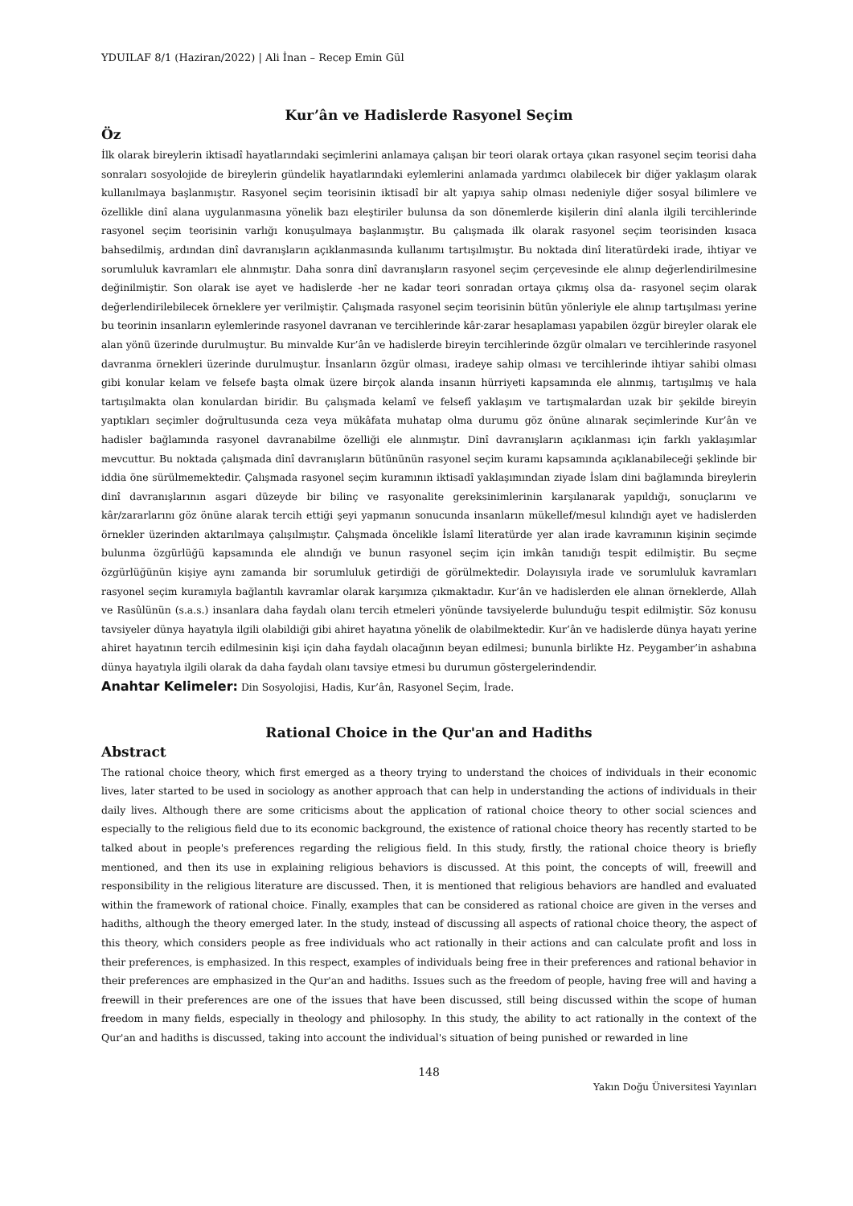YDUILAF 8/1 (Haziran/2022) | Ali İnan – Recep Emin Gül
Kur’ân ve Hadislerde Rasyonel Seçim
Öz
İlk olarak bireylerin iktisadî hayatlarındaki seçimlerini anlamaya çalışan bir teori olarak ortaya çıkan rasyonel seçim teorisi daha sonraları sosyolojide de bireylerin gündelik hayatlarındaki eylemlerini anlamada yardımcı olabilecek bir diğer yaklaşım olarak kullanılmaya başlanmıştır. Rasyonel seçim teorisinin iktisadî bir alt yapıya sahip olması nedeniyle diğer sosyal bilimlere ve özellikle dinî alana uygulanmasına yönelik bazı eleştiriler bulunsa da son dönemlerde kişilerin dinî alanla ilgili tercihlerinde rasyonel seçim teorisinin varlığı konuşulmaya başlanmıştır. Bu çalışmada ilk olarak rasyonel seçim teorisinden kısaca bahsedilmiş, ardından dinî davranışların açıklanmasında kullanımı tartışılmıştır. Bu noktada dinî literatürdeki irade, ihtiyar ve sorumluluk kavramları ele alınmıştır. Daha sonra dinî davranışların rasyonel seçim çerçevesinde ele alınıp değerlendirilmesine değinilmiştir. Son olarak ise ayet ve hadislerde -her ne kadar teori sonradan ortaya çıkmış olsa da- rasyonel seçim olarak değerlendirilebilecek örneklere yer verilmiştir. Çalışmada rasyonel seçim teorisinin bütün yönleriyle ele alınıp tartışılması yerine bu teorinin insanların eylemlerinde rasyonel davranan ve tercihlerinde kâr-zarar hesaplaması yapabilen özgür bireyler olarak ele alan yönü üzerinde durulmuştur. Bu minvalde Kur’ân ve hadislerde bireyin tercihlerinde özgür olmaları ve tercihlerinde rasyonel davranma örnekleri üzerinde durulmuştur. İnsanların özgür olması, iradeye sahip olması ve tercihlerinde ihtiyar sahibi olması gibi konular kelam ve felsefe başta olmak üzere birçok alanda insanın hürriyeti kapsamında ele alınmış, tartışılmış ve hala tartışılmakta olan konulardan biridir. Bu çalışmada kelamî ve felsefî yaklaşım ve tartışmalardan uzak bir şekilde bireyin yaptıkları seçimler doğrultusunda ceza veya mükâfata muhatap olma durumu göz önüne alınarak seçimlerinde Kur’ân ve hadisler bağlamında rasyonel davranabilme özelliği ele alınmıştır. Dinî davranışların açıklanması için farklı yaklaşımlar mevcuttur. Bu noktada çalışmada dinî davranışların bütününün rasyonel seçim kuramı kapsamında açıklanabileceği şeklinde bir iddia öne sürülmemektedir. Çalışmada rasyonel seçim kuramının iktisadî yaklaşımından ziyade İslam dini bağlamında bireylerin dinî davranışlarının asgari düzeyde bir bilinç ve rasyonalite gereksinimlerinin karşılanarak yapıldığı, sonuçlarını ve kâr/zararlarını göz önüne alarak tercih ettiği şeyi yapmanın sonucunda insanların mükellef/mesul kılındığı ayet ve hadislerden örnekler üzerinden aktarılmaya çalışılmıştır. Çalışmada öncelikle İslamî literatürde yer alan irade kavramının kişinin seçimde bulunma özgürlüğü kapsamında ele alındığı ve bunun rasyonel seçim için imkân tanıdığı tespit edilmiştir. Bu seçme özgürlüğünün kişiye aynı zamanda bir sorumluluk getirdiği de görülmektedir. Dolayısıyla irade ve sorumluluk kavramları rasyonel seçim kuramıyla bağlantılı kavramlar olarak karşımıza çıkmaktadır. Kur’ân ve hadislerden ele alınan örneklerde, Allah ve Rasûlünün (s.a.s.) insanlara daha faydalı olanı tercih etmeleri yönünde tavsiyelerde bulunduğu tespit edilmiştir. Söz konusu tavsiyeler dünya hayatıyla ilgili olabildiği gibi ahiret hayatına yönelik de olabilmektedir. Kur’ân ve hadislerde dünya hayatı yerine ahiret hayatının tercih edilmesinin kişi için daha faydalı olacağının beyan edilmesi; bununla birlikte Hz. Peygamber’in ashabına dünya hayatıyla ilgili olarak da daha faydalı olanı tavsiye etmesi bu durumun göstergelerindendir.
Anahtar Kelimeler: Din Sosyolojisi, Hadis, Kur’ân, Rasyonel Seçim, İrade.
Rational Choice in the Qur'an and Hadiths
Abstract
The rational choice theory, which first emerged as a theory trying to understand the choices of individuals in their economic lives, later started to be used in sociology as another approach that can help in understanding the actions of individuals in their daily lives. Although there are some criticisms about the application of rational choice theory to other social sciences and especially to the religious field due to its economic background, the existence of rational choice theory has recently started to be talked about in people's preferences regarding the religious field. In this study, firstly, the rational choice theory is briefly mentioned, and then its use in explaining religious behaviors is discussed. At this point, the concepts of will, freewill and responsibility in the religious literature are discussed. Then, it is mentioned that religious behaviors are handled and evaluated within the framework of rational choice. Finally, examples that can be considered as rational choice are given in the verses and hadiths, although the theory emerged later. In the study, instead of discussing all aspects of rational choice theory, the aspect of this theory, which considers people as free individuals who act rationally in their actions and can calculate profit and loss in their preferences, is emphasized. In this respect, examples of individuals being free in their preferences and rational behavior in their preferences are emphasized in the Qur'an and hadiths. Issues such as the freedom of people, having free will and having a freewill in their preferences are one of the issues that have been discussed, still being discussed within the scope of human freedom in many fields, especially in theology and philosophy. In this study, the ability to act rationally in the context of the Qur'an and hadiths is discussed, taking into account the individual's situation of being punished or rewarded in line
148
Yakın Doğu Üniversitesi Yayınları